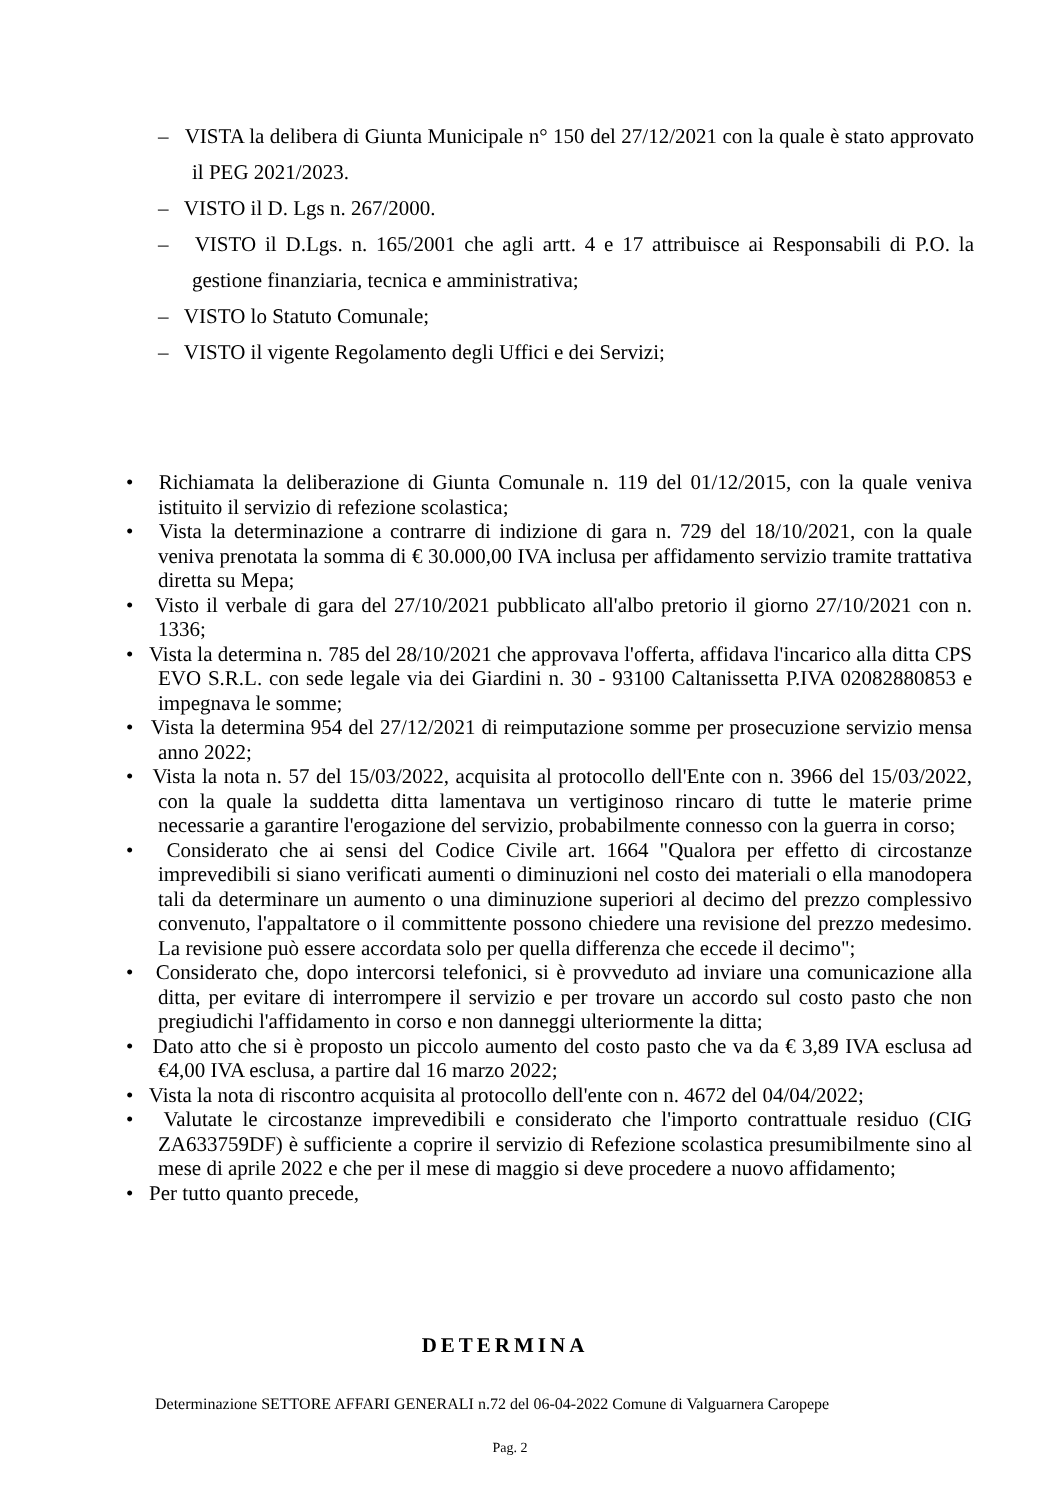– VISTA la delibera di Giunta Municipale n° 150 del 27/12/2021 con la quale è stato approvato il PEG 2021/2023.
– VISTO il D. Lgs n. 267/2000.
– VISTO il D.Lgs. n. 165/2001 che agli artt. 4 e 17 attribuisce ai Responsabili di P.O. la gestione finanziaria, tecnica e amministrativa;
– VISTO lo Statuto Comunale;
– VISTO il vigente Regolamento degli Uffici e dei Servizi;
• Richiamata la deliberazione di Giunta Comunale n. 119 del 01/12/2015, con la quale veniva istituito il servizio di refezione scolastica;
• Vista la determinazione a contrarre di indizione di gara n. 729 del 18/10/2021, con la quale veniva prenotata la somma di € 30.000,00 IVA inclusa per affidamento servizio tramite trattativa diretta su Mepa;
• Visto il verbale di gara del 27/10/2021 pubblicato all'albo pretorio il giorno 27/10/2021 con n. 1336;
• Vista la determina n. 785 del 28/10/2021 che approvava l'offerta, affidava l'incarico alla ditta CPS EVO S.R.L. con sede legale via dei Giardini n. 30 - 93100 Caltanissetta P.IVA 02082880853 e impegnava le somme;
• Vista la determina 954 del 27/12/2021 di reimputazione somme per prosecuzione servizio mensa anno 2022;
• Vista la nota n. 57 del 15/03/2022, acquisita al protocollo dell'Ente con n. 3966 del 15/03/2022, con la quale la suddetta ditta lamentava un vertiginoso rincaro di tutte le materie prime necessarie a garantire l'erogazione del servizio, probabilmente connesso con la guerra in corso;
• Considerato che ai sensi del Codice Civile art. 1664 "Qualora per effetto di circostanze imprevedibili si siano verificati aumenti o diminuzioni nel costo dei materiali o ella manodopera tali da determinare un aumento o una diminuzione superiori al decimo del prezzo complessivo convenuto, l'appaltatore o il committente possono chiedere una revisione del prezzo medesimo. La revisione può essere accordata solo per quella differenza che eccede il decimo";
• Considerato che, dopo intercorsi telefonici, si è provveduto ad inviare una comunicazione alla ditta, per evitare di interrompere il servizio e per trovare un accordo sul costo pasto che non pregiudichi l'affidamento in corso e non danneggi ulteriormente la ditta;
• Dato atto che si è proposto un piccolo aumento del costo pasto che va da € 3,89 IVA esclusa ad €4,00 IVA esclusa, a partire dal 16 marzo 2022;
• Vista la nota di riscontro acquisita al protocollo dell'ente con n. 4672 del 04/04/2022;
• Valutate le circostanze imprevedibili e considerato che l'importo contrattuale residuo (CIG ZA633759DF) è sufficiente a coprire il servizio di Refezione scolastica presumibilmente sino al mese di aprile 2022 e che per il mese di maggio si deve procedere a nuovo affidamento;
• Per tutto quanto precede,
DETERMINA
Determinazione SETTORE AFFARI GENERALI n.72 del 06-04-2022 Comune di Valguarnera Caropepe
Pag. 2